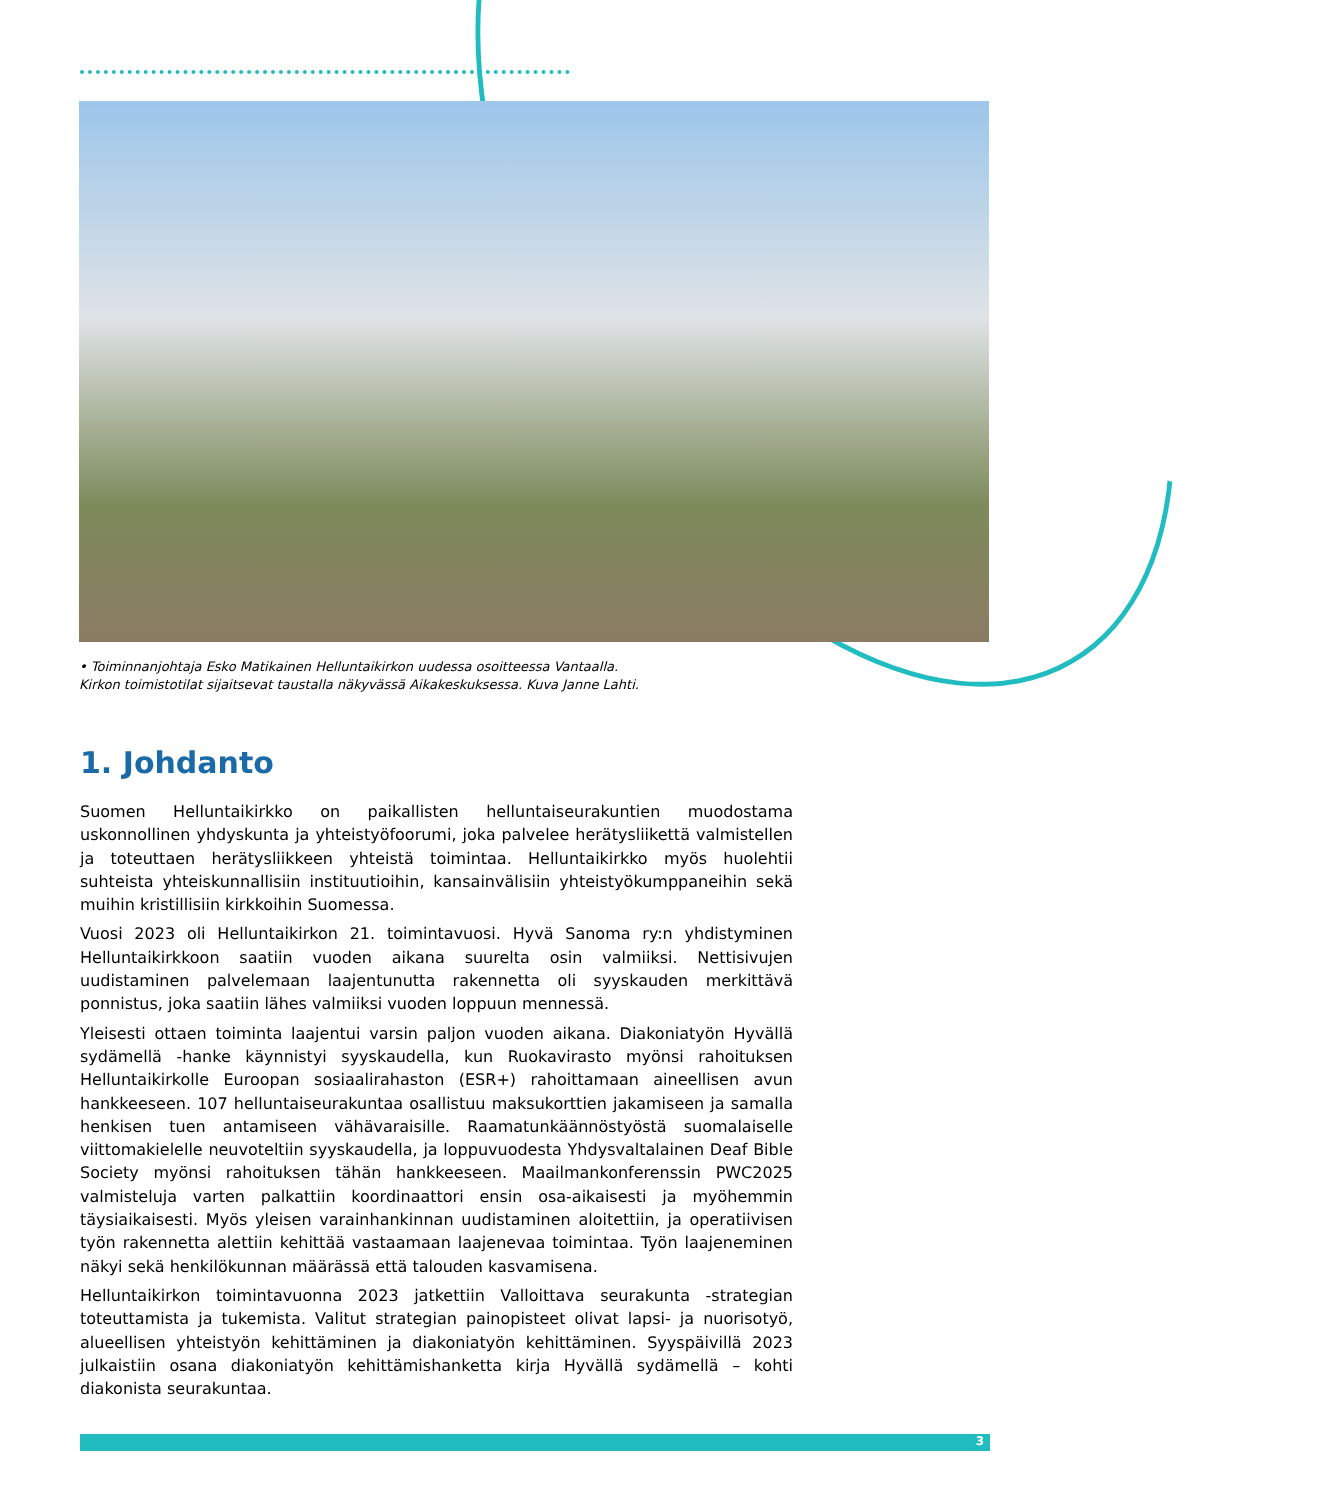• Toiminnanjohtaja Esko Matikainen Helluntaikirkon uudessa osoitteessa Vantaalla. Kirkon toimistotilat sijaitsevat taustalla näkyvässä Aikakeskuksessa. Kuva Janne Lahti.
1. Johdanto
Suomen Helluntaikirkko on paikallisten helluntaiseurakuntien muodostama uskonnollinen yhdyskunta ja yhteistyöfoorumi, joka palvelee herätysliikettä valmistellen ja toteuttaen herätysliikkeen yhteistä toimintaa. Helluntaikirkko myös huolehtii suhteista yhteiskunnallisiin instituutioihin, kansainvälisiin yhteistyökumppaneihin sekä muihin kristillisiin kirkkoihin Suomessa.
Vuosi 2023 oli Helluntaikirkon 21. toimintavuosi. Hyvä Sanoma ry:n yhdistyminen Helluntaikirkkoon saatiin vuoden aikana suurelta osin valmiiksi. Nettisivujen uudistaminen palvelemaan laajentunutta rakennetta oli syyskauden merkittävä ponnistus, joka saatiin lähes valmiiksi vuoden loppuun mennessä.
Yleisesti ottaen toiminta laajentui varsin paljon vuoden aikana. Diakoniatyön Hyvällä sydämellä -hanke käynnistyi syyskaudella, kun Ruokavirasto myönsi rahoituksen Helluntaikirkolle Euroopan sosiaalirahaston (ESR+) rahoittamaan aineellisen avun hankkeeseen. 107 helluntaiseurakuntaa osallistuu maksukorttien jakamiseen ja samalla henkisen tuen antamiseen vähävaraisille. Raamatunkäännöstyöstä suomalaiselle viittomakielelle neuvoteltiin syyskaudella, ja loppuvuodesta Yhdysvaltalainen Deaf Bible Society myönsi rahoituksen tähän hankkeeseen. Maailmankonferenssin PWC2025 valmisteluja varten palkattiin koordinaattori ensin osa-aikaisesti ja myöhemmin täysiaikaisesti. Myös yleisen varainhankinnan uudistaminen aloitettiin, ja operatiivisen työn rakennetta alettiin kehittää vastaamaan laajenevaa toimintaa. Työn laajeneminen näkyi sekä henkilökunnan määrässä että talouden kasvamisena.
Helluntaikirkon toimintavuonna 2023 jatkettiin Valloittava seurakunta -strategian toteuttamista ja tukemista. Valitut strategian painopisteet olivat lapsi- ja nuorisotyö, alueellisen yhteistyön kehittäminen ja diakoniatyön kehittäminen. Syyspäivillä 2023 julkaistiin osana diakoniatyön kehittämishanketta kirja Hyvällä sydämellä – kohti diakonista seurakuntaa.
3